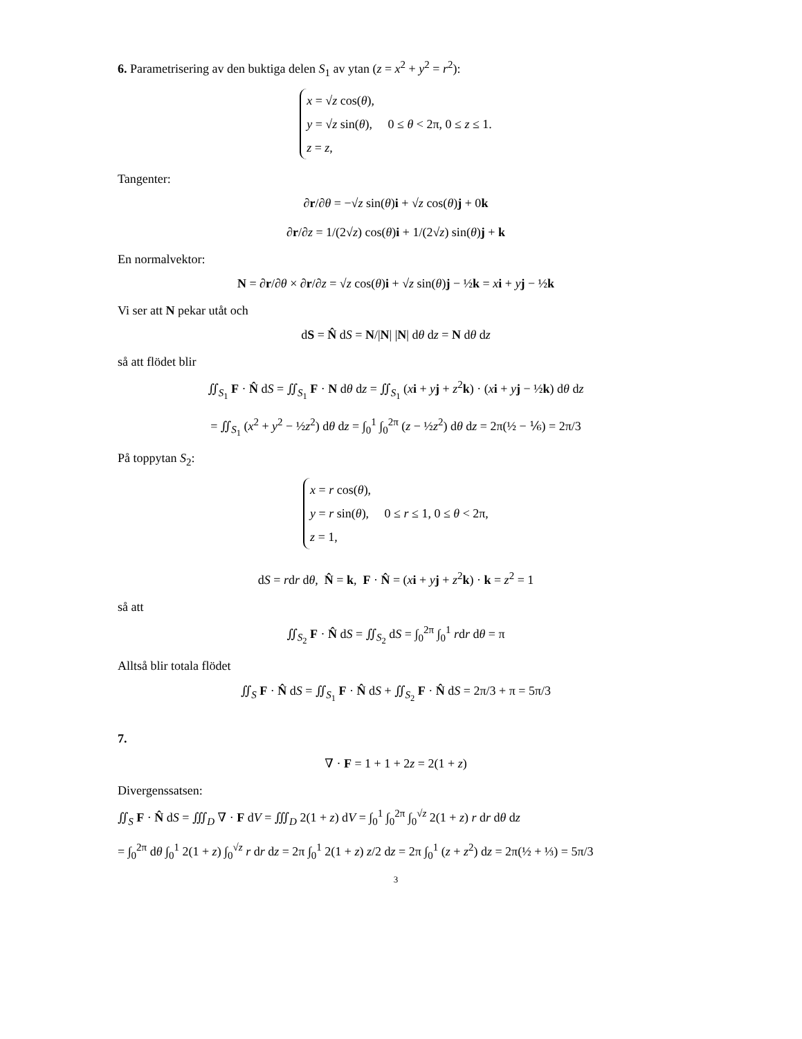6. Parametrisering av den buktiga delen S<sub>1</sub> av ytan (z = x<sup>2</sup> + y<sup>2</sup> = r<sup>2</sup>):
x = √z cos(θ),
y = √z sin(θ), 0 ≤ θ < 2π, 0 ≤ z ≤ 1.
z = z,
Tangenter:
∂r/∂θ = −√z sin(θ)i + √z cos(θ)j + 0k
∂r/∂z = 1/(2√z) cos(θ)i + 1/(2√z) sin(θ)j + k
En normalvektor:
N = ∂r/∂θ × ∂r/∂z = √z cos(θ)i + √z sin(θ)j − ½k = xi + yj − ½k
Vi ser att N pekar utåt och
dS = N̂ dS = N/|N| |N| dθ dz = N dθ dz
så att flödet blir
∬<sub>S<sub>1</sub></sub> F · N̂ dS = ∬<sub>S<sub>1</sub></sub> F · N dθ dz = ∬<sub>S<sub>1</sub></sub> (xi + yj + z<sup>2</sup>k) · (xi + yj − ½k) dθ dz
= ∬<sub>S<sub>1</sub></sub> (x<sup>2</sup> + y<sup>2</sup> − ½z<sup>2</sup>) dθ dz = ∫<sub>0</sub><sup>1</sup> ∫<sub>0</sub><sup>2π</sup> (z − ½z<sup>2</sup>) dθ dz = 2π(½ − ⅙) = 2π/3
På toppytan S<sub>2</sub>:
x = r cos(θ),
y = r sin(θ), 0 ≤ r ≤ 1, 0 ≤ θ < 2π,
z = 1,
dS = rdr dθ, N̂ = k, F · N̂ = (xi + yj + z<sup>2</sup>k) · k = z<sup>2</sup> = 1
så att
∬<sub>S<sub>2</sub></sub> F · N̂ dS = ∬<sub>S<sub>2</sub></sub> dS = ∫<sub>0</sub><sup>2π</sup> ∫<sub>0</sub><sup>1</sup> rdr dθ = π
Alltså blir totala flödet
∬<sub>S</sub> F · N̂ dS = ∬<sub>S<sub>1</sub></sub> F · N̂ dS + ∬<sub>S<sub>2</sub></sub> F · N̂ dS = 2π/3 + π = 5π/3
7.
∇ · F = 1 + 1 + 2z = 2(1 + z)
Divergenssatsen:
∬<sub>S</sub> F · N̂ dS = ∭<sub>D</sub> ∇ · F dV = ∭<sub>D</sub> 2(1 + z) dV = ∫<sub>0</sub><sup>1</sup> ∫<sub>0</sub><sup>2π</sup> ∫<sub>0</sub><sup>√z</sup> 2(1 + z) r dr dθ dz
= ∫<sub>0</sub><sup>2π</sup> dθ ∫<sub>0</sub><sup>1</sup> 2(1 + z) ∫<sub>0</sub><sup>√z</sup> r dr dz = 2π ∫<sub>0</sub><sup>1</sup> 2(1 + z) z/2 dz = 2π ∫<sub>0</sub><sup>1</sup> (z + z<sup>2</sup>) dz = 2π(½ + ⅓) = 5π/3
3